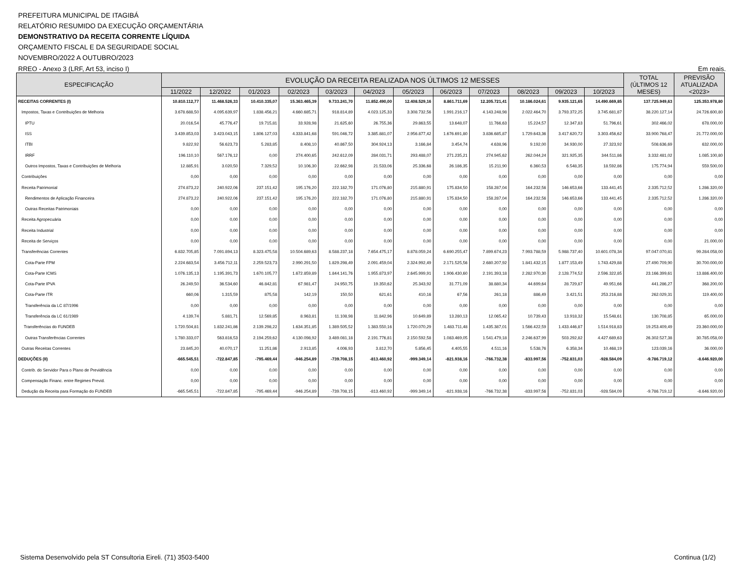PREFEITURA MUNICIPAL DE ITAGIBÁ
RELATÓRIO RESUMIDO DA EXECUÇÃO ORÇAMENTÁRIA
DEMONSTRATIVO DA RECEITA CORRENTE LÍQUIDA
ORÇAMENTO FISCAL E DA SEGURIDADE SOCIAL
NOVEMBRO/2022 A OUTUBRO/2023
RREO - Anexo 3 (LRF, Art 53, inciso I) Em reais.
| ESPECIFICAÇÃO | EVOLUÇÃO DA RECEITA REALIZADA NOS ÚLTIMOS 12 MESSES | | | | | | | | | | | | TOTAL (ÚLTIMOS 12 MESES) | PREVISÃO ATUALIZADA <2023> |
| --- | --- | --- | --- | --- | --- | --- | --- | --- | --- | --- | --- | --- | --- | --- |
| | 11/2022 | 12/2022 | 01/2023 | 02/2023 | 03/2023 | 04/2023 | 05/2023 | 06/2023 | 07/2023 | 08/2023 | 09/2023 | 10/2023 | | |
| RECEITAS CORRENTES (I) | 10.810.112,77 | 11.468.526,33 | 10.410.335,07 | 15.363.465,39 | 9.733.241,70 | 11.852.490,00 | 12.408.529,16 | 8.861.711,69 | 12.205.721,41 | 10.186.024,61 | 9.935.121,65 | 14.490.669,85 | 137.725.949,63 | 125.353.978,80 |
| Impostos, Taxas e Contribuições de Melhoria | 3.678.688,50 | 4.095.639,97 | 1.838.456,21 | 4.660.685,71 | 918.814,89 | 4.023.125,33 | 3.308.732,56 | 1.991.216,17 | 4.143.248,98 | 2.022.464,70 | 3.793.372,25 | 3.745.681,87 | 38.220.127,14 | 24.726.600,80 |
| IPTU | 20.016,54 | 45.776,47 | 19.715,81 | 33.928,98 | 21.625,60 | 26.755,36 | 29.863,55 | 13.648,07 | 11.766,63 | 15.224,57 | 12.347,83 | 51.796,61 | 302.466,02 | 678.000,00 |
| ISS | 3.439.853,03 | 3.423.043,15 | 1.806.127,03 | 4.333.841,68 | 591.046,72 | 3.385.881,07 | 2.956.877,42 | 1.676.691,80 | 3.836.685,87 | 1.729.643,36 | 3.417.620,72 | 3.303.456,62 | 33.900.768,47 | 21.772.000,00 |
| ITBI | 9.822,92 | 56.623,73 | 5.283,85 | 8.408,10 | 40.867,50 | 304.924,13 | 3.166,84 | 3.454,74 | 4.638,96 | 9.192,00 | 34.930,00 | 27.323,92 | 508.636,69 | 632.000,00 |
| IRRF | 196.110,10 | 567.176,12 | 0,00 | 274.400,65 | 242.612,09 | 284.031,71 | 293.488,07 | 271.235,21 | 274.945,62 | 262.044,24 | 321.925,35 | 344.511,86 | 3.332.481,02 | 1.085.100,80 |
| Outros Impostos, Taxas e Contribuições de Melhoria | 12.885,91 | 3.020,50 | 7.329,52 | 10.106,30 | 22.662,98 | 21.533,06 | 25.336,68 | 26.186,35 | 15.211,90 | 6.360,53 | 6.548,35 | 18.592,86 | 175.774,94 | 559.500,00 |
| Contribuições | 0,00 | 0,00 | 0,00 | 0,00 | 0,00 | 0,00 | 0,00 | 0,00 | 0,00 | 0,00 | 0,00 | 0,00 | 0,00 | 0,00 |
| Receita Patrimonial | 274.873,22 | 240.922,06 | 237.151,42 | 195.176,20 | 222.182,70 | 171.076,80 | 215.880,91 | 175.834,50 | 158.287,04 | 164.232,56 | 146.653,66 | 133.441,45 | 2.335.712,52 | 1.286.320,00 |
| Rendimentos de Aplicação Financeira | 274.873,22 | 240.922,06 | 237.151,42 | 195.176,20 | 222.182,70 | 171.076,80 | 215.880,91 | 175.834,50 | 158.287,04 | 164.232,56 | 146.653,66 | 133.441,45 | 2.335.712,52 | 1.286.320,00 |
| Outras Receitas Patrimoniais | 0,00 | 0,00 | 0,00 | 0,00 | 0,00 | 0,00 | 0,00 | 0,00 | 0,00 | 0,00 | 0,00 | 0,00 | 0,00 | 0,00 |
| Receita Agropecuária | 0,00 | 0,00 | 0,00 | 0,00 | 0,00 | 0,00 | 0,00 | 0,00 | 0,00 | 0,00 | 0,00 | 0,00 | 0,00 | 0,00 |
| Receita Industrial | 0,00 | 0,00 | 0,00 | 0,00 | 0,00 | 0,00 | 0,00 | 0,00 | 0,00 | 0,00 | 0,00 | 0,00 | 0,00 | 0,00 |
| Receita de Serviços | 0,00 | 0,00 | 0,00 | 0,00 | 0,00 | 0,00 | 0,00 | 0,00 | 0,00 | 0,00 | 0,00 | 0,00 | 0,00 | 21.000,00 |
| Transferências Correntes | 6.832.705,85 | 7.091.894,13 | 8.323.475,58 | 10.504.689,63 | 8.588.237,18 | 7.654.475,17 | 8.878.059,24 | 6.690.255,47 | 7.899.674,23 | 7.993.788,59 | 5.988.737,40 | 10.601.078,34 | 97.047.070,81 | 99.284.058,00 |
| Cota-Parte FPM | 2.224.683,54 | 3.456.712,11 | 2.259.523,73 | 2.990.291,50 | 1.829.298,49 | 2.091.459,04 | 2.324.992,49 | 2.171.525,56 | 2.680.207,92 | 1.841.432,15 | 1.877.153,49 | 1.743.429,88 | 27.490.709,90 | 30.700.000,00 |
| Cota-Parte ICMS | 1.076.135,13 | 1.195.391,73 | 1.670.105,77 | 1.672.859,89 | 1.844.141,76 | 1.955.873,97 | 2.645.999,91 | 1.906.430,60 | 2.191.393,18 | 2.282.970,30 | 2.128.774,52 | 2.596.322,85 | 23.166.399,61 | 13.886.400,00 |
| Cota-Parte IPVA | 26.249,50 | 36.534,60 | 46.842,81 | 67.981,47 | 24.950,75 | 19.350,62 | 25.343,92 | 31.771,09 | 38.880,34 | 44.699,64 | 28.729,87 | 49.951,66 | 441.286,27 | 368.200,00 |
| Cota-Parte ITR | 660,06 | 1.315,59 | 875,58 | 142,19 | 150,50 | 621,61 | 410,16 | 67,56 | 261,18 | 886,49 | 3.421,51 | 253.216,88 | 262.029,31 | 119.400,00 |
| Transferência da LC 87/1996 | 0,00 | 0,00 | 0,00 | 0,00 | 0,00 | 0,00 | 0,00 | 0,00 | 0,00 | 0,00 | 0,00 | 0,00 | 0,00 | 0,00 |
| Transferência da LC 61/1989 | 4.139,74 | 5.881,71 | 12.569,85 | 8.963,81 | 11.108,98 | 11.842,96 | 10.649,89 | 13.280,13 | 12.065,42 | 10.739,43 | 13.918,32 | 15.548,61 | 130.708,85 | 65.000,00 |
| Transferências do FUNDEB | 1.720.504,81 | 1.832.241,86 | 2.139.298,22 | 1.634.351,85 | 1.389.505,52 | 1.383.550,16 | 1.720.070,29 | 1.483.711,48 | 1.435.387,01 | 1.566.422,59 | 1.433.446,87 | 1.514.918,83 | 19.253.409,49 | 23.360.000,00 |
| Outras Transferências Correntes | 1.780.333,07 | 563.816,53 | 2.194.259,62 | 4.130.098,92 | 3.489.081,18 | 2.191.776,81 | 2.150.592,58 | 1.083.469,05 | 1.541.479,18 | 2.246.637,99 | 503.292,82 | 4.427.689,63 | 26.302.527,38 | 30.785.058,00 |
| Outras Receitas Correntes | 23.845,20 | 40.070,17 | 11.251,86 | 2.913,85 | 4.006,93 | 3.812,70 | 5.856,45 | 4.405,55 | 4.511,16 | 5.538,76 | 6.358,34 | 10.468,19 | 123.039,16 | 36.000,00 |
| DEDUÇÕES (II) | -665.545,51 | -722.847,85 | -795.469,44 | -946.254,89 | -739.708,15 | -813.460,92 | -999.349,14 | -821.938,16 | -766.732,38 | -833.997,56 | -752.831,03 | -928.584,09 | -9.786.719,12 | -8.646.920,00 |
| Contrib. do Servidor Para o Plano de Previdência | 0,00 | 0,00 | 0,00 | 0,00 | 0,00 | 0,00 | 0,00 | 0,00 | 0,00 | 0,00 | 0,00 | 0,00 | 0,00 | 0,00 |
| Compensação Financ. entre Regimes Previd. | 0,00 | 0,00 | 0,00 | 0,00 | 0,00 | 0,00 | 0,00 | 0,00 | 0,00 | 0,00 | 0,00 | 0,00 | 0,00 | 0,00 |
| Dedução da Receita para Formação do FUNDEB | -665.545,51 | -722.847,85 | -795.469,44 | -946.254,89 | -739.708,15 | -813.460,92 | -999.349,14 | -821.938,16 | -766.732,38 | -833.997,56 | -752.831,03 | -928.584,09 | -9.786.719,12 | -8.646.920,00 |
Sistema Desenvolvido pela ST Consultoria Eireli. (71) 3503-5400 Continua (1/2)